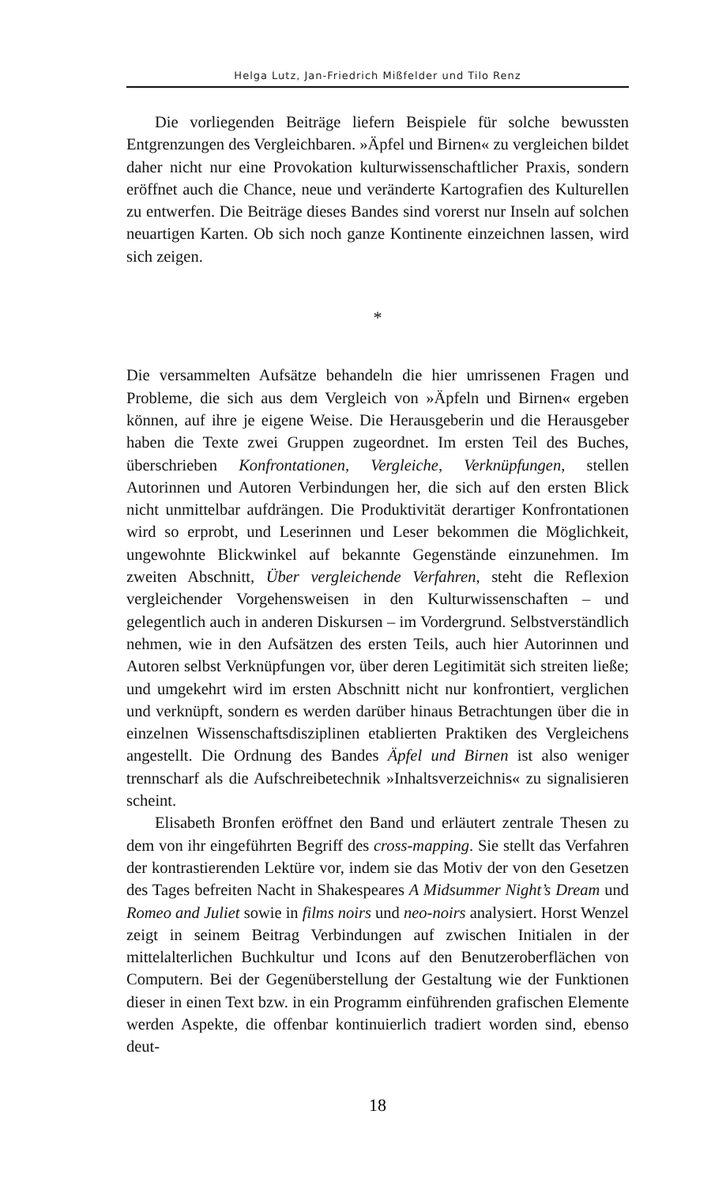Helga Lutz, Jan-Friedrich Mißfelder und Tilo Renz
Die vorliegenden Beiträge liefern Beispiele für solche bewussten Entgrenzungen des Vergleichbaren. »Äpfel und Birnen« zu vergleichen bildet daher nicht nur eine Provokation kulturwissenschaftlicher Praxis, sondern eröffnet auch die Chance, neue und veränderte Kartografien des Kulturellen zu entwerfen. Die Beiträge dieses Bandes sind vorerst nur Inseln auf solchen neuartigen Karten. Ob sich noch ganze Kontinente einzeichnen lassen, wird sich zeigen.
*
Die versammelten Aufsätze behandeln die hier umrissenen Fragen und Probleme, die sich aus dem Vergleich von »Äpfeln und Birnen« ergeben können, auf ihre je eigene Weise. Die Herausgeberin und die Herausgeber haben die Texte zwei Gruppen zugeordnet. Im ersten Teil des Buches, überschrieben Konfrontationen, Vergleiche, Verknüpfungen, stellen Autorinnen und Autoren Verbindungen her, die sich auf den ersten Blick nicht unmittelbar aufdrängen. Die Produktivität derartiger Konfrontationen wird so erprobt, und Leserinnen und Leser bekommen die Möglichkeit, ungewohnte Blickwinkel auf bekannte Gegenstände einzunehmen. Im zweiten Abschnitt, Über vergleichende Verfahren, steht die Reflexion vergleichender Vorgehensweisen in den Kulturwissenschaften – und gelegentlich auch in anderen Diskursen – im Vordergrund. Selbstverständlich nehmen, wie in den Aufsätzen des ersten Teils, auch hier Autorinnen und Autoren selbst Verknüpfungen vor, über deren Legitimität sich streiten ließe; und umgekehrt wird im ersten Abschnitt nicht nur konfrontiert, verglichen und verknüpft, sondern es werden darüber hinaus Betrachtungen über die in einzelnen Wissenschaftsdisziplinen etablierten Praktiken des Vergleichens angestellt. Die Ordnung des Bandes Äpfel und Birnen ist also weniger trennscharf als die Aufschreibetechnik »Inhaltsverzeichnis« zu signalisieren scheint.
Elisabeth Bronfen eröffnet den Band und erläutert zentrale Thesen zu dem von ihr eingeführten Begriff des cross-mapping. Sie stellt das Verfahren der kontrastierenden Lektüre vor, indem sie das Motiv der von den Gesetzen des Tages befreiten Nacht in Shakespeares A Midsummer Night’s Dream und Romeo and Juliet sowie in films noirs und neo-noirs analysiert. Horst Wenzel zeigt in seinem Beitrag Verbindungen auf zwischen Initialen in der mittelalterlichen Buchkultur und Icons auf den Benutzeroberflächen von Computern. Bei der Gegenüberstellung der Gestaltung wie der Funktionen dieser in einen Text bzw. in ein Programm einführenden grafischen Elemente werden Aspekte, die offenbar kontinuierlich tradiert worden sind, ebenso deut-
18